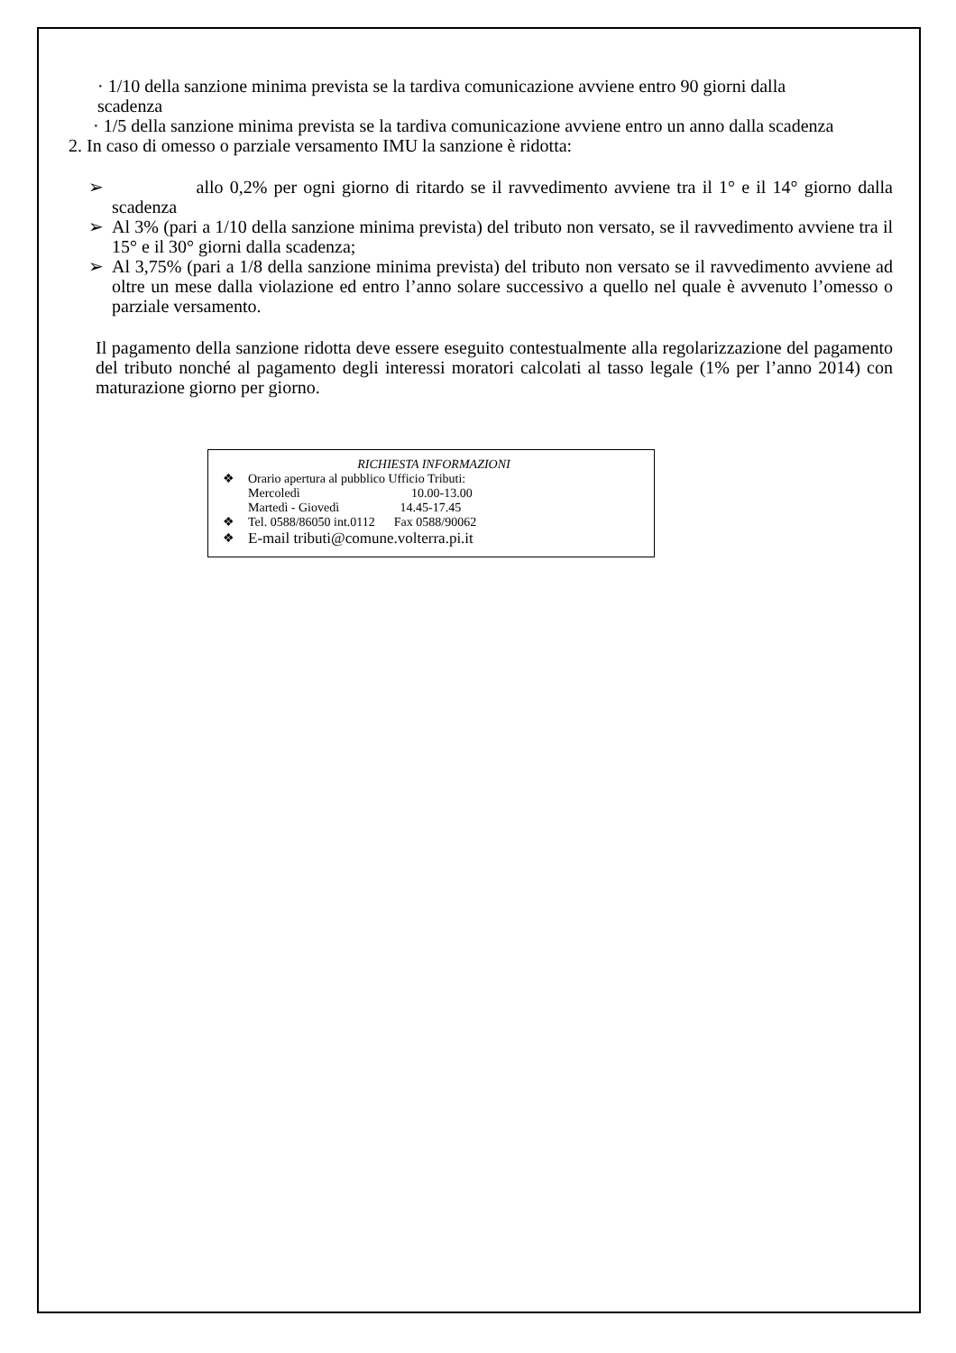· 1/10 della sanzione minima prevista se la tardiva comunicazione avviene entro 90 giorni dalla
scadenza
· 1/5 della sanzione minima prevista se la tardiva comunicazione avviene entro un anno dalla scadenza
2. In caso di omesso o parziale versamento IMU la sanzione è ridotta:
➢ allo 0,2% per ogni giorno di ritardo se il ravvedimento avviene tra il 1° e il 14° giorno dalla scadenza
➢ Al 3% (pari a 1/10 della sanzione minima prevista) del tributo non versato, se il ravvedimento avviene tra il 15° e il 30° giorni dalla scadenza;
➢ Al 3,75% (pari a 1/8 della sanzione minima prevista) del tributo non versato se il ravvedimento avviene ad oltre un mese dalla violazione ed entro l’anno solare successivo a quello nel quale è avvenuto l’omesso o parziale versamento.
Il pagamento della sanzione ridotta deve essere eseguito contestualmente alla regolarizzazione del pagamento del tributo nonché al pagamento degli interessi moratori calcolati al tasso legale (1% per l’anno 2014) con maturazione giorno per giorno.
RICHIESTA INFORMAZIONI
❖ Orario apertura al pubblico Ufficio Tributi:
Mercoledì 10.00-13.00
Martedì - Giovedì 14.45-17.45
❖ Tel. 0588/86050 int.0112 Fax 0588/90062
❖ E-mail tributi@comune.volterra.pi.it